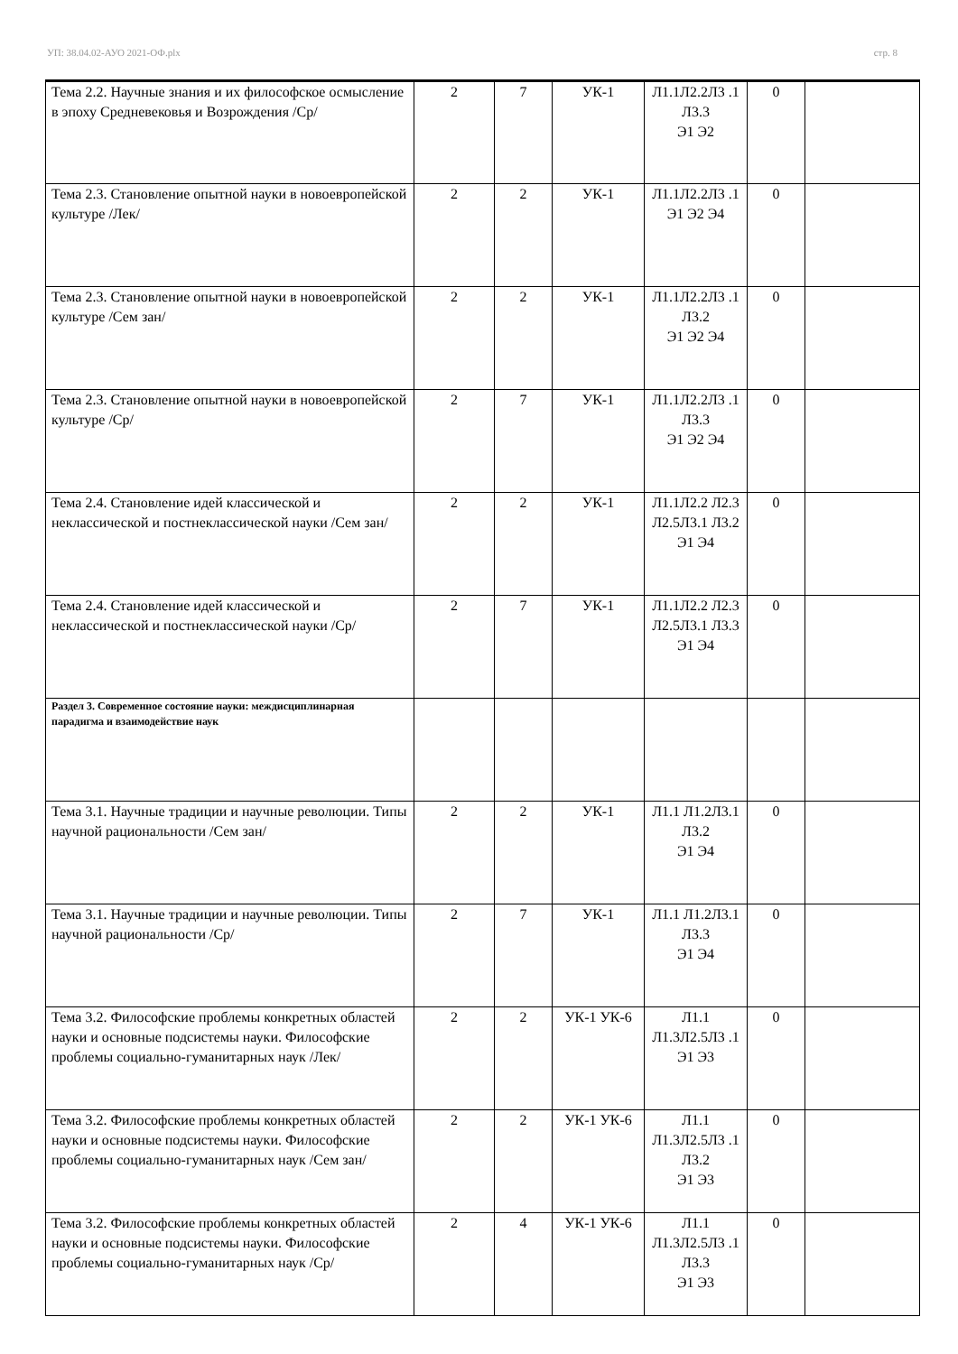УП: 38.04.02-АУО 2021-ОФ.plx стр. 8
| Тема 2.2. Научные знания и их философское осмысление в эпоху Средневековья и Возрождения /Ср/ | 2 | 7 | УК-1 | Л1.1Л2.2Л3 .1 Л3.3 Э1 Э2 | 0 | |
| Тема 2.3. Становление опытной науки в новоевропейской культуре /Лек/ | 2 | 2 | УК-1 | Л1.1Л2.2Л3 .1 Э1 Э2 Э4 | 0 | |
| Тема 2.3. Становление опытной науки в новоевропейской культуре /Сем зан/ | 2 | 2 | УК-1 | Л1.1Л2.2Л3 .1 Л3.2 Э1 Э2 Э4 | 0 | |
| Тема 2.3. Становление опытной науки в новоевропейской культуре /Ср/ | 2 | 7 | УК-1 | Л1.1Л2.2Л3 .1 Л3.3 Э1 Э2 Э4 | 0 | |
| Тема 2.4. Становление идей классической и неклассической и постнеклассической науки /Сем зан/ | 2 | 2 | УК-1 | Л1.1Л2.2 Л2.3 Л2.5Л3.1 Л3.2 Э1 Э4 | 0 | |
| Тема 2.4. Становление идей классической и неклассической и постнеклассической науки /Ср/ | 2 | 7 | УК-1 | Л1.1Л2.2 Л2.3 Л2.5Л3.1 Л3.3 Э1 Э4 | 0 | |
| Раздел 3. Современное состояние науки: междисциплинарная парадигма и взаимодействие наук | | | | | | |
| Тема 3.1. Научные традиции и научные революции. Типы научной рациональности /Сем зан/ | 2 | 2 | УК-1 | Л1.1 Л1.2Л3.1 Л3.2 Э1 Э4 | 0 | |
| Тема 3.1. Научные традиции и научные революции. Типы научной рациональности /Ср/ | 2 | 7 | УК-1 | Л1.1 Л1.2Л3.1 Л3.3 Э1 Э4 | 0 | |
| Тема 3.2. Философские проблемы конкретных областей науки и основные подсистемы науки. Философские проблемы социально-гуманитарных наук /Лек/ | 2 | 2 | УК-1 УК-6 | Л1.1 Л1.3Л2.5Л3 .1 Э1 Э3 | 0 | |
| Тема 3.2. Философские проблемы конкретных областей науки и основные подсистемы науки. Философские проблемы социально-гуманитарных наук /Сем зан/ | 2 | 2 | УК-1 УК-6 | Л1.1 Л1.3Л2.5Л3 .1 Л3.2 Э1 Э3 | 0 | |
| Тема 3.2. Философские проблемы конкретных областей науки и основные подсистемы науки. Философские проблемы социально-гуманитарных наук /Ср/ | 2 | 4 | УК-1 УК-6 | Л1.1 Л1.3Л2.5Л3 .1 Л3.3 Э1 Э3 | 0 | |